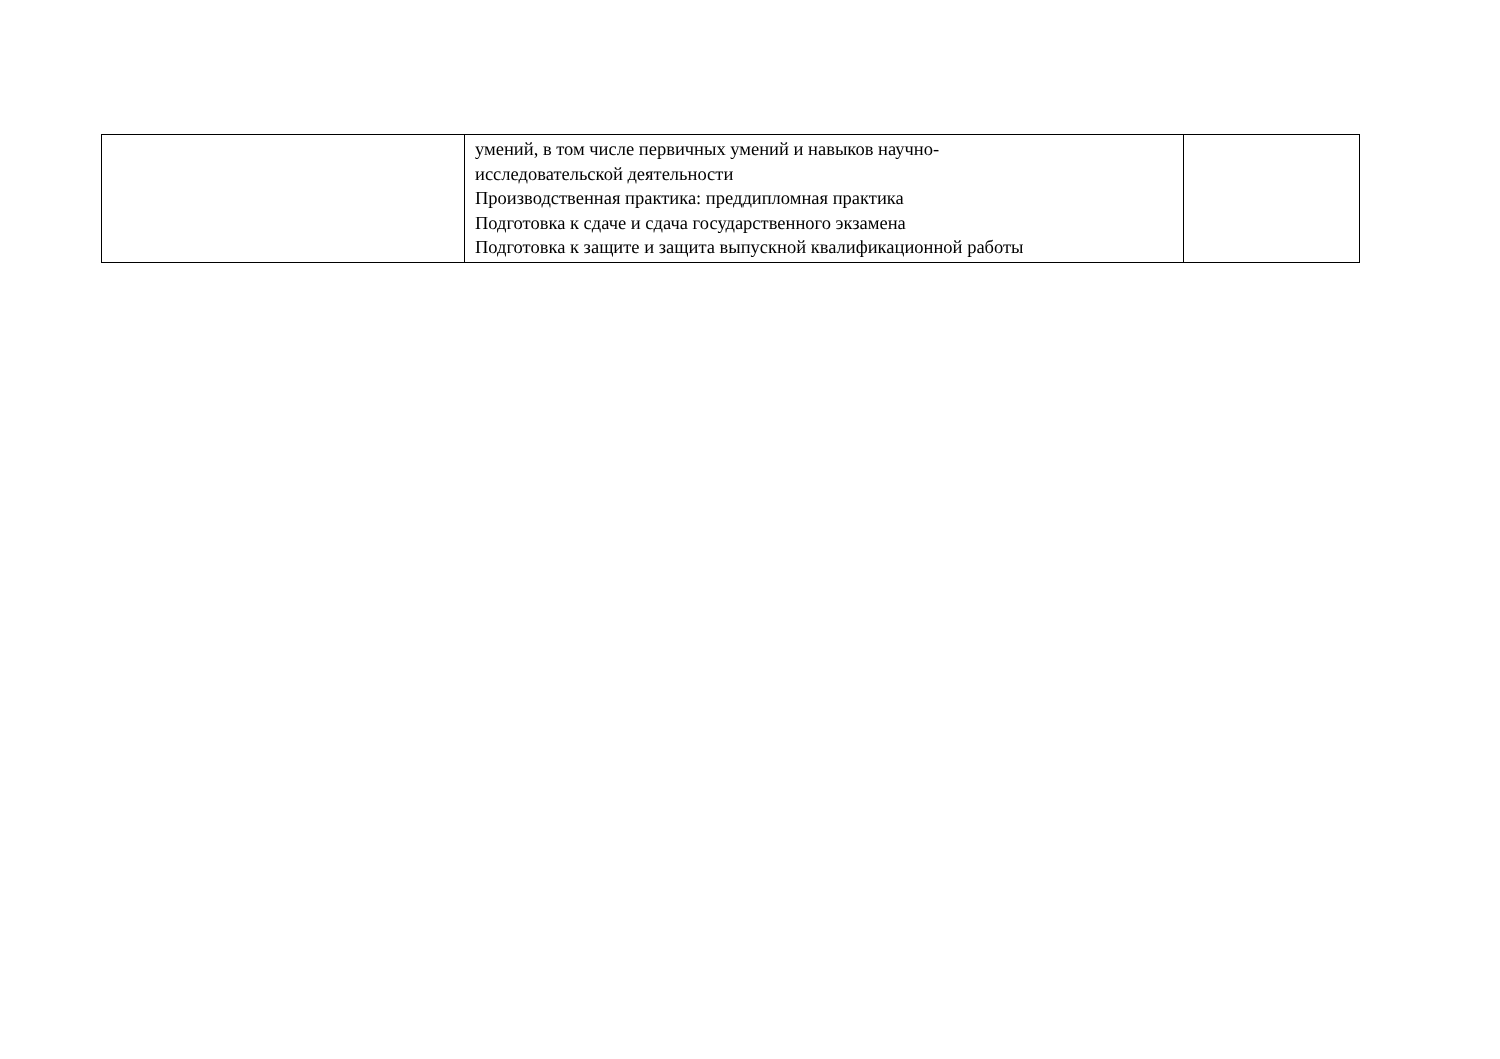| | умений, в том числе первичных умений и навыков научно- исследовательской деятельности Производственная практика: преддипломная практика Подготовка к сдаче и сдача государственного экзамена Подготовка к защите и защита выпускной квалификационной работы | |